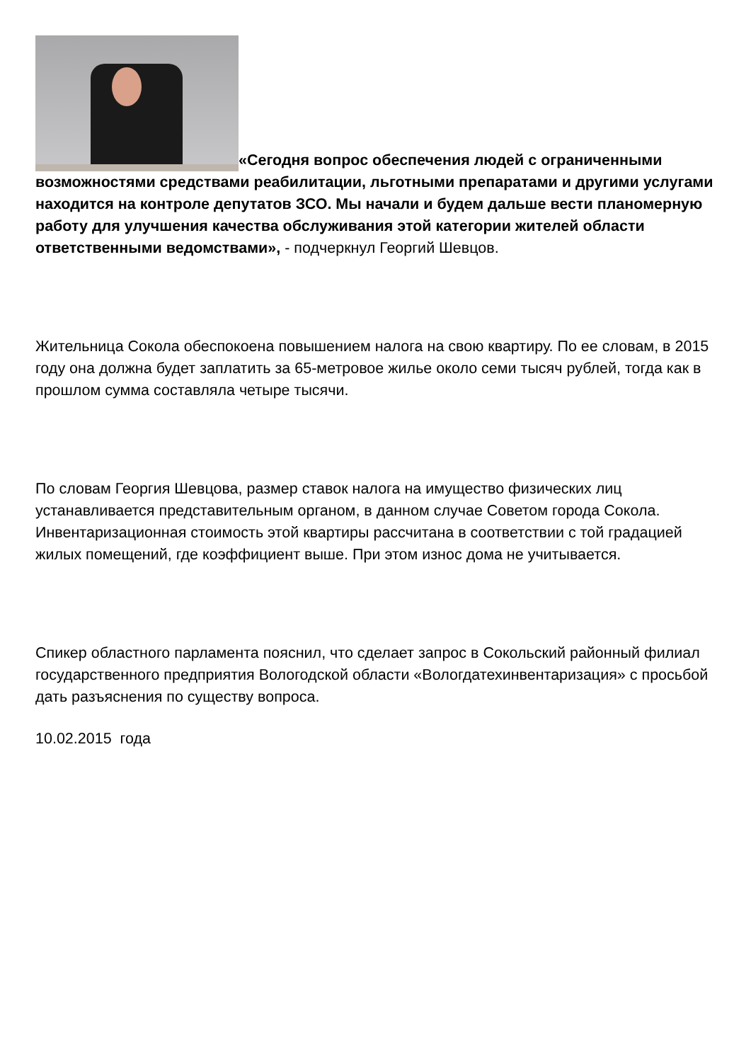«Сегодня вопрос обеспечения людей с ограниченными возможностями средствами реабилитации, льготными препаратами и другими услугами находится на контроле депутатов ЗСО. Мы начали и будем дальше вести планомерную работу для улучшения качества обслуживания этой категории жителей области ответственными ведомствами», - подчеркнул Георгий Шевцов.
Жительница Сокола обеспокоена повышением налога на свою квартиру. По ее словам, в 2015 году она должна будет заплатить за 65-метровое жилье около семи тысяч рублей, тогда как в прошлом сумма составляла четыре тысячи.
По словам Георгия Шевцова, размер ставок налога на имущество физических лиц устанавливается представительным органом, в данном случае Советом города Сокола. Инвентаризационная стоимость этой квартиры рассчитана в соответствии с той градацией жилых помещений, где коэффициент выше. При этом износ дома не учитывается.
Спикер областного парламента пояснил, что сделает запрос в Сокольский районный филиал государственного предприятия Вологодской области «Вологдатехинвентаризация» с просьбой дать разъяснения по существу вопроса.
10.02.2015 года